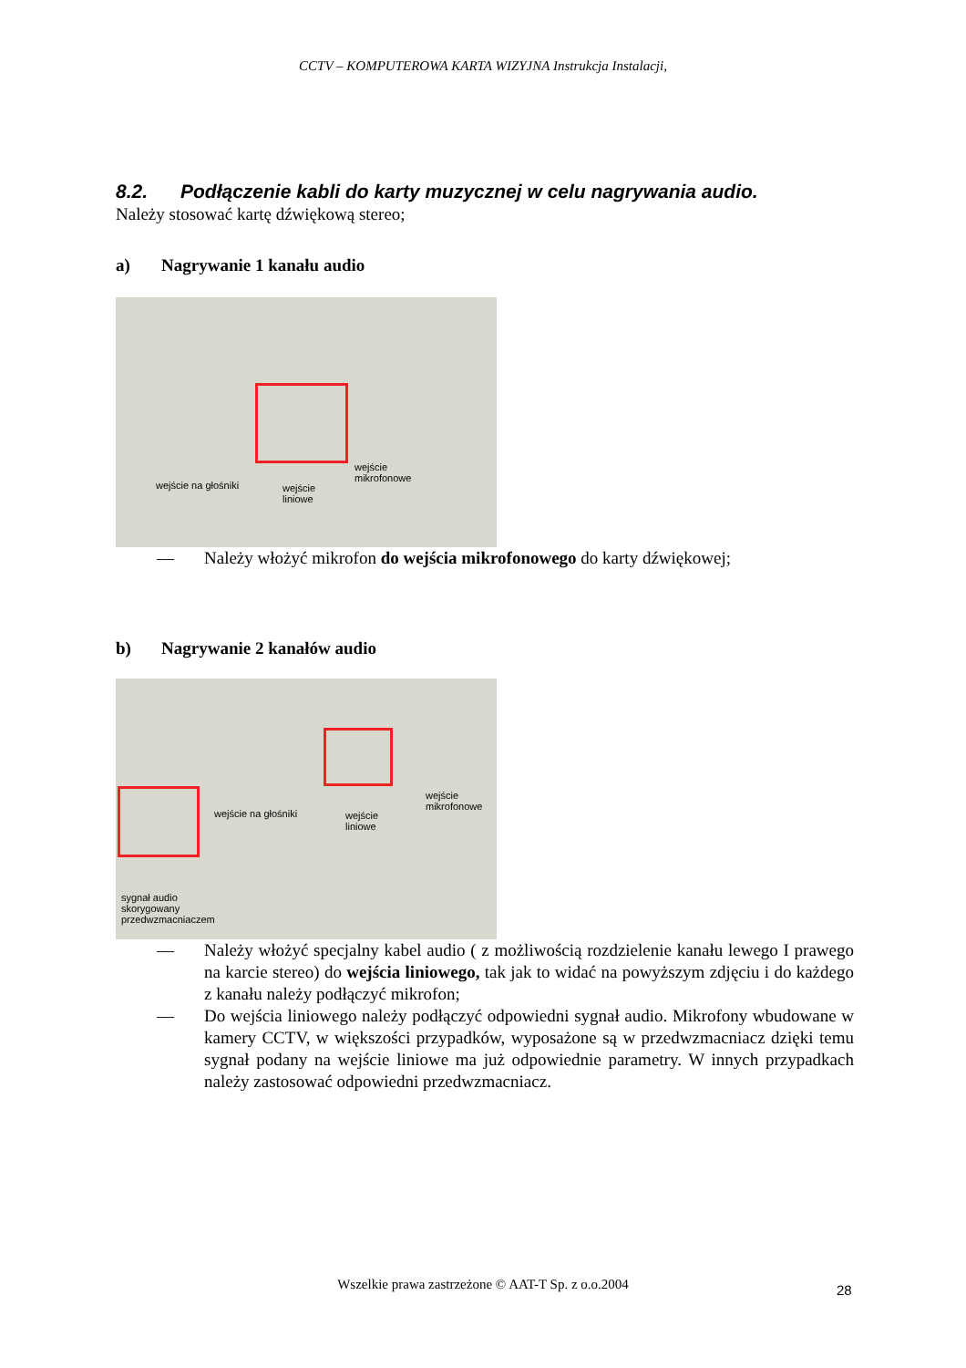CCTV – KOMPUTEROWA KARTA WIZYJNA Instrukcja Instalacji,
8.2. Podłączenie kabli do karty muzycznej w celu nagrywania audio.
Należy stosować kartę dźwiękową stereo;
a) Nagrywanie 1 kanału audio
wejście na głośniki wejście
liniowe
wejście
mikrofonowe
— Należy włożyć mikrofon do wejścia mikrofonowego do karty dźwiękowej;
b) Nagrywanie 2 kanałów audio
wejście na głośniki wejście
liniowe
wejście
mikrofonowe
sygnał audio
skorygowany
przedwzmacniaczem
— Należy włożyć specjalny kabel audio ( z możliwością rozdzielenie kanału lewego I prawego na karcie stereo) do wejścia liniowego, tak jak to widać na powyższym zdjęciu i do każdego z kanału należy podłączyć mikrofon;
— Do wejścia liniowego należy podłączyć odpowiedni sygnał audio. Mikrofony wbudowane w kamery CCTV, w większości przypadków, wyposażone są w przedwzmacniacz dzięki temu sygnał podany na wejście liniowe ma już odpowiednie parametry. W innych przypadkach należy zastosować odpowiedni przedwzmacniacz.
Wszelkie prawa zastrzeżone © AAT-T Sp. z o.o.2004 28